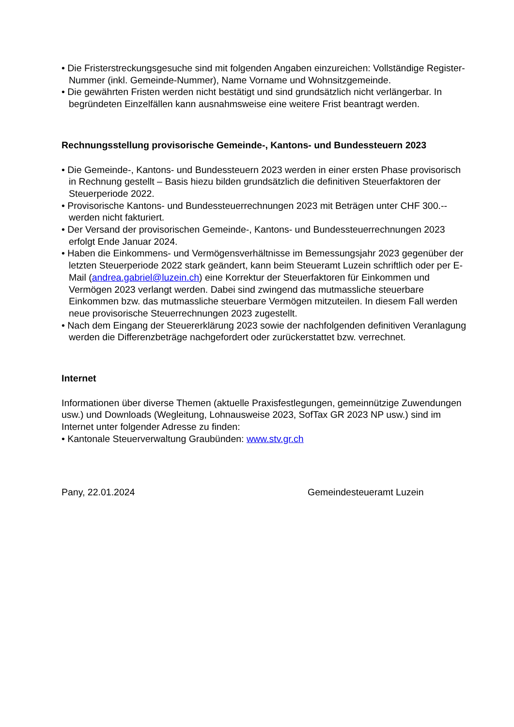• Die Fristerstreckungsgesuche sind mit folgenden Angaben einzureichen: Vollständige Register-Nummer (inkl. Gemeinde-Nummer), Name Vorname und Wohnsitzgemeinde.
• Die gewährten Fristen werden nicht bestätigt und sind grundsätzlich nicht verlängerbar. In begründeten Einzelfällen kann ausnahmsweise eine weitere Frist beantragt werden.
Rechnungsstellung provisorische Gemeinde-, Kantons- und Bundessteuern 2023
• Die Gemeinde-, Kantons- und Bundessteuern 2023 werden in einer ersten Phase provisorisch in Rechnung gestellt – Basis hiezu bilden grundsätzlich die definitiven Steuerfaktoren der Steuerperiode 2022.
• Provisorische Kantons- und Bundessteuerrechnungen 2023 mit Beträgen unter CHF 300.-- werden nicht fakturiert.
• Der Versand der provisorischen Gemeinde-, Kantons- und Bundessteuerrechnungen 2023 erfolgt Ende Januar 2024.
• Haben die Einkommens- und Vermögensverhältnisse im Bemessungsjahr 2023 gegenüber der letzten Steuerperiode 2022 stark geändert, kann beim Steueramt Luzein schriftlich oder per E-Mail (andrea.gabriel@luzein.ch) eine Korrektur der Steuerfaktoren für Einkommen und Vermögen 2023 verlangt werden. Dabei sind zwingend das mutmassliche steuerbare Einkommen bzw. das mutmassliche steuerbare Vermögen mitzuteilen. In diesem Fall werden neue provisorische Steuerrechnungen 2023 zugestellt.
• Nach dem Eingang der Steuererklärung 2023 sowie der nachfolgenden definitiven Veranlagung werden die Differenzbeträge nachgefordert oder zurückerstattet bzw. verrechnet.
Internet
Informationen über diverse Themen (aktuelle Praxisfestlegungen, gemeinnützige Zuwendungen usw.) und Downloads (Wegleitung, Lohnausweise 2023, SofTax GR 2023 NP usw.) sind im Internet unter folgender Adresse zu finden:
• Kantonale Steuerverwaltung Graubünden: www.stv.gr.ch
Pany, 22.01.2024 Gemeindesteueramt Luzein